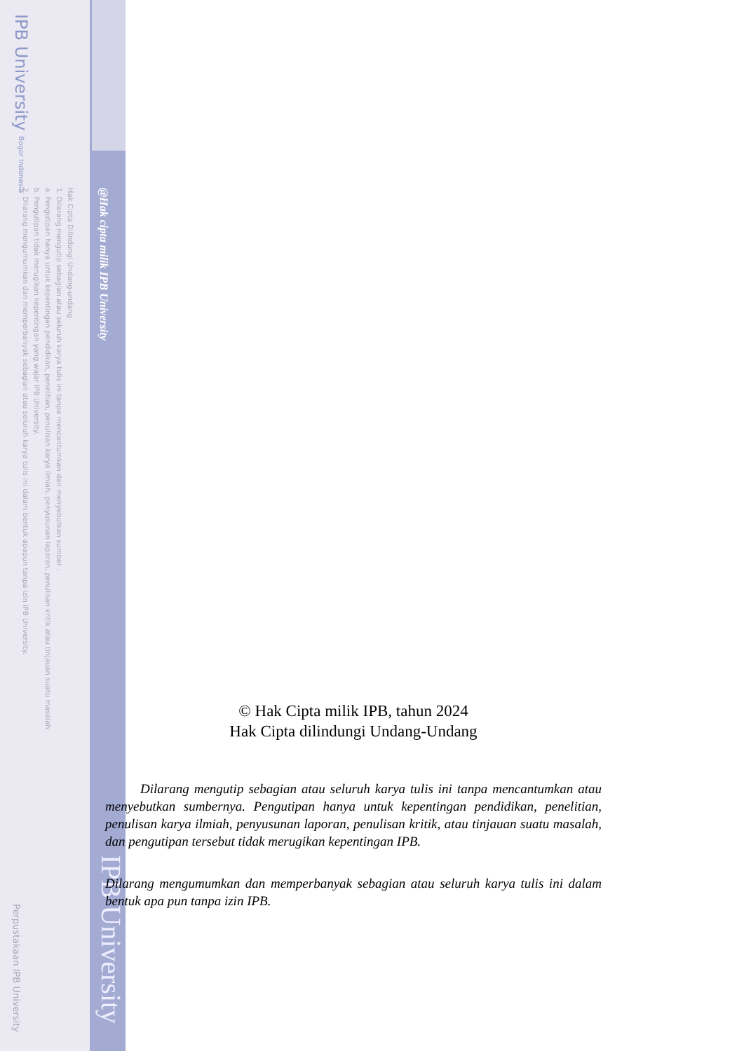IPB University Bogor Indonesia
Hak Cipta Dilindungi Undang-undang
1. Dilarang mengutip sebagian atau seluruh karya tulis ini tanpa mencantumkan dan menyebutkan sumber :
a. Pengutipan hanya untuk kepentingan pendidikan, penelitian, penulisan karya ilmiah, penyusunan laporan, penulisan kritik atau tinjauan suatu masalah
b. Pengutipan tidak merugikan kepentingan yang wajar IPB University.
2. Dilarang mengumumkan dan memperbanyak sebagian atau seluruh karya tulis ini dalam bentuk apapun tanpa izin IPB University.
@Hak cipta milik IPB University
Perpustakaan IPB University
IPB University
© Hak Cipta milik IPB, tahun 2024
Hak Cipta dilindungi Undang-Undang
Dilarang mengutip sebagian atau seluruh karya tulis ini tanpa mencantumkan atau menyebutkan sumbernya. Pengutipan hanya untuk kepentingan pendidikan, penelitian, penulisan karya ilmiah, penyusunan laporan, penulisan kritik, atau tinjauan suatu masalah, dan pengutipan tersebut tidak merugikan kepentingan IPB.
Dilarang mengumumkan dan memperbanyak sebagian atau seluruh karya tulis ini dalam bentuk apa pun tanpa izin IPB.